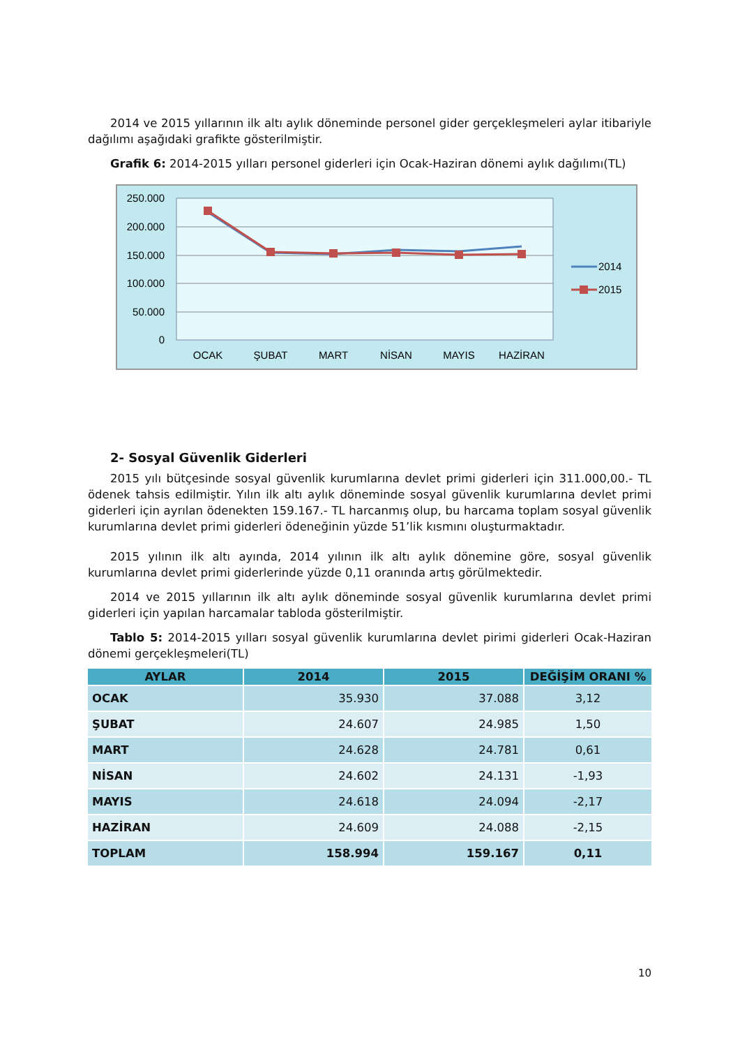2014 ve 2015 yıllarının ilk altı aylık döneminde personel gider gerçekleşmeleri aylar itibariyle dağılımı aşağıdaki grafikte gösterilmiştir.
Grafik 6: 2014-2015 yılları personel giderleri için Ocak-Haziran dönemi aylık dağılımı(TL)
250.000
200.000
150.000
100.000
50.000
0
OCAK
ŞUBAT
MART
NİSAN
MAYIS
HAZİRAN
2014
2015
2- Sosyal Güvenlik Giderleri
2015 yılı bütçesinde sosyal güvenlik kurumlarına devlet primi giderleri için 311.000,00.- TL ödenek tahsis edilmiştir. Yılın ilk altı aylık döneminde sosyal güvenlik kurumlarına devlet primi giderleri için ayrılan ödenekten 159.167.- TL harcanmış olup, bu harcama toplam sosyal güvenlik kurumlarına devlet primi giderleri ödeneğinin yüzde 51’lik kısmını oluşturmaktadır.
2015 yılının ilk altı ayında, 2014 yılının ilk altı aylık dönemine göre, sosyal güvenlik kurumlarına devlet primi giderlerinde yüzde 0,11 oranında artış görülmektedir.
2014 ve 2015 yıllarının ilk altı aylık döneminde sosyal güvenlik kurumlarına devlet primi giderleri için yapılan harcamalar tabloda gösterilmiştir.
Tablo 5: 2014-2015 yılları sosyal güvenlik kurumlarına devlet pirimi giderleri Ocak-Haziran dönemi gerçekleşmeleri(TL)
| AYLAR | 2014 | 2015 | DEĞİŞİM ORANI % |
| --- | --- | --- | --- |
| OCAK | 35.930 | 37.088 | 3,12 |
| ŞUBAT | 24.607 | 24.985 | 1,50 |
| MART | 24.628 | 24.781 | 0,61 |
| NİSAN | 24.602 | 24.131 | -1,93 |
| MAYIS | 24.618 | 24.094 | -2,17 |
| HAZİRAN | 24.609 | 24.088 | -2,15 |
| TOPLAM | 158.994 | 159.167 | 0,11 |
10